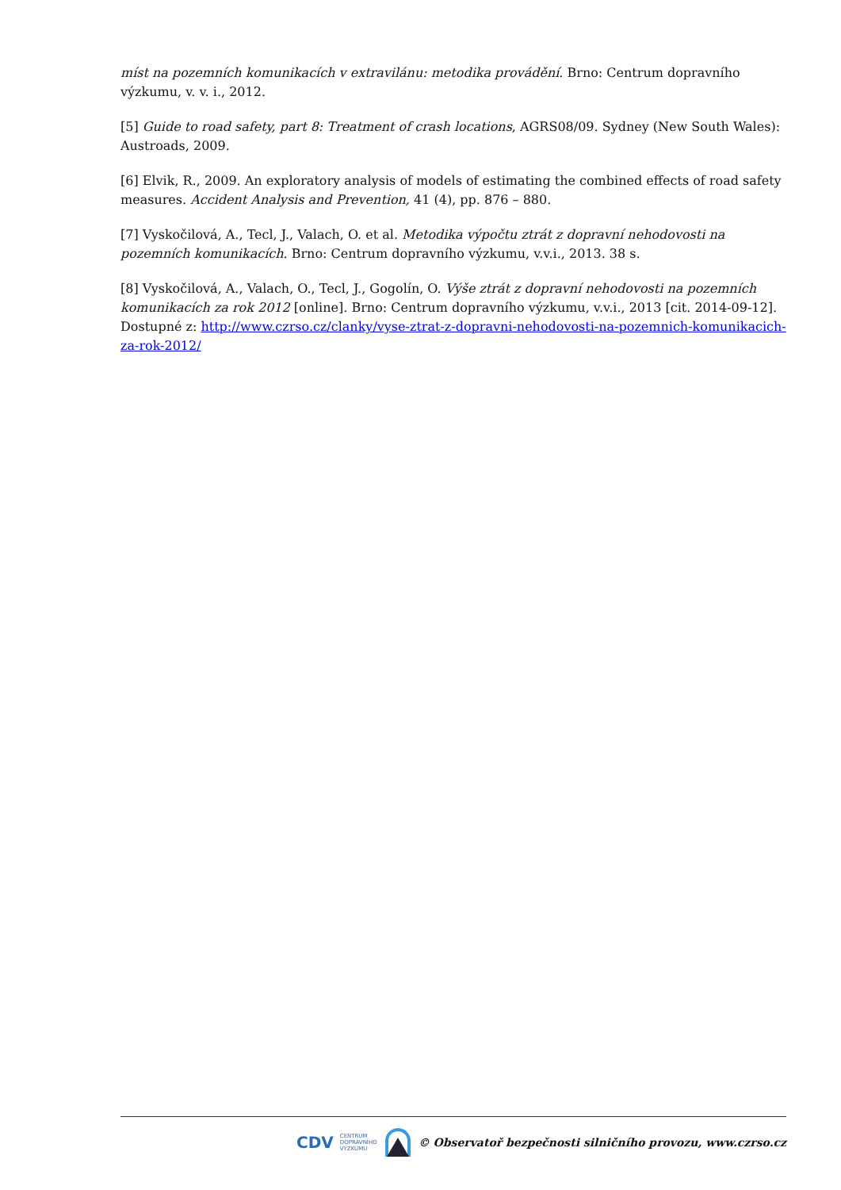míst na pozemních komunikacích v extravilánu: metodika provádění. Brno: Centrum dopravního výzkumu, v. v. i., 2012.
[5] Guide to road safety, part 8: Treatment of crash locations, AGRS08/09. Sydney (New South Wales): Austroads, 2009.
[6] Elvik, R., 2009. An exploratory analysis of models of estimating the combined effects of road safety measures. Accident Analysis and Prevention, 41 (4), pp. 876 – 880.
[7] Vyskočilová, A., Tecl, J., Valach, O. et al. Metodika výpočtu ztrát z dopravní nehodovosti na pozemních komunikacích. Brno: Centrum dopravního výzkumu, v.v.i., 2013. 38 s.
[8] Vyskočilová, A., Valach, O., Tecl, J., Gogolín, O. Výše ztrát z dopravní nehodovosti na pozemních komunikacích za rok 2012 [online]. Brno: Centrum dopravního výzkumu, v.v.i., 2013 [cit. 2014-09-12]. Dostupné z: http://www.czrso.cz/clanky/vyse-ztrat-z-dopravni-nehodovosti-na-pozemnich-komunikacich-za-rok-2012/
CDV CENTRUM
DOPRAVNÍHO
VÝZKUMU © Observatoř bezpečnosti silničního provozu, www.czrso.cz